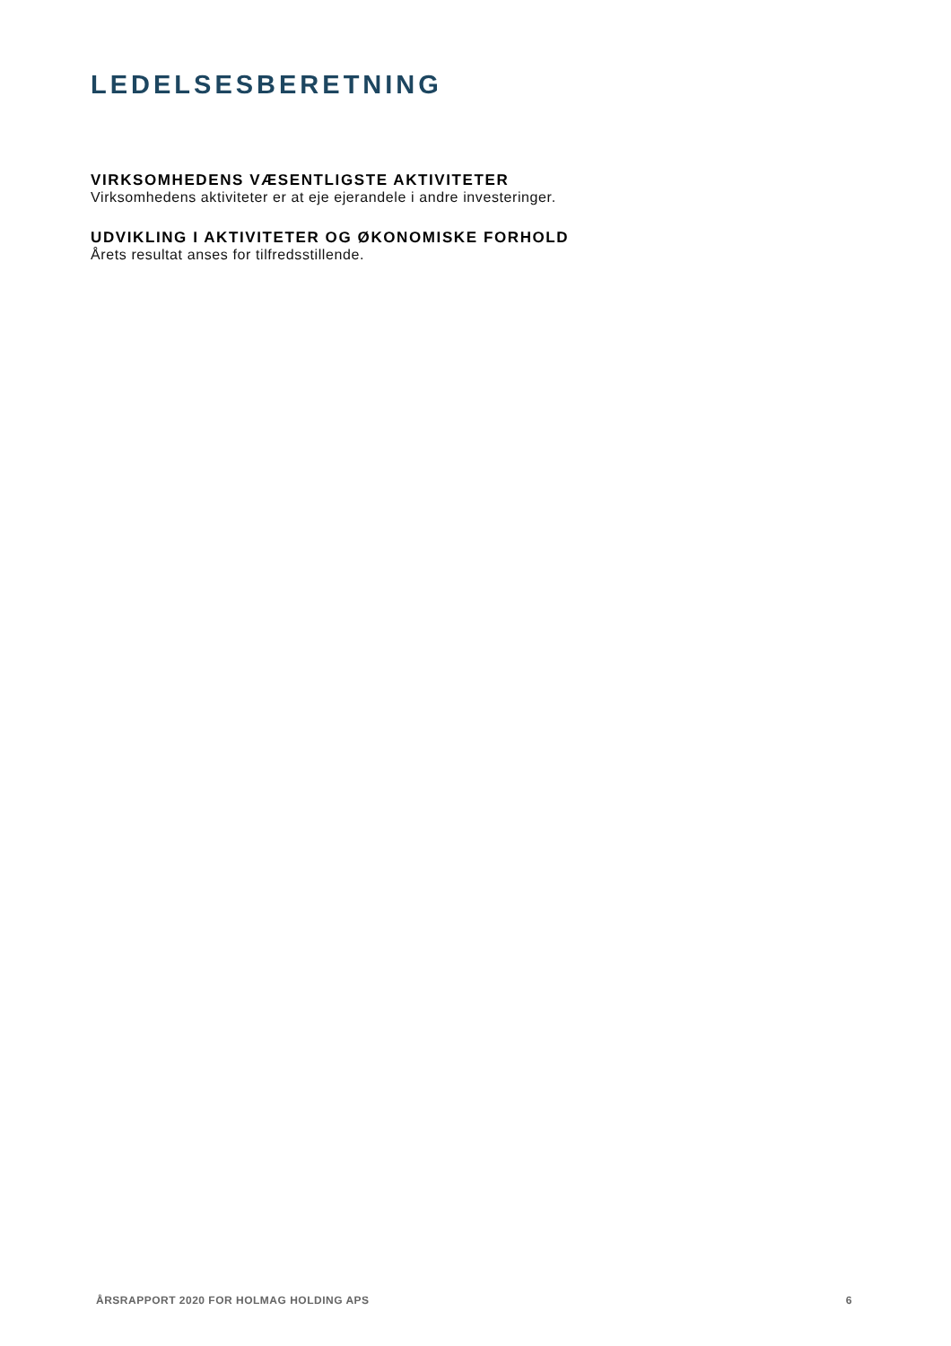LEDELSESBERETNING
VIRKSOMHEDENS VÆSENTLIGSTE AKTIVITETER
Virksomhedens aktiviteter er at eje ejerandele i andre investeringer.
UDVIKLING I AKTIVITETER OG ØKONOMISKE FORHOLD
Årets resultat anses for tilfredsstillende.
ÅRSRAPPORT 2020 FOR HOLMAG HOLDING APS 6